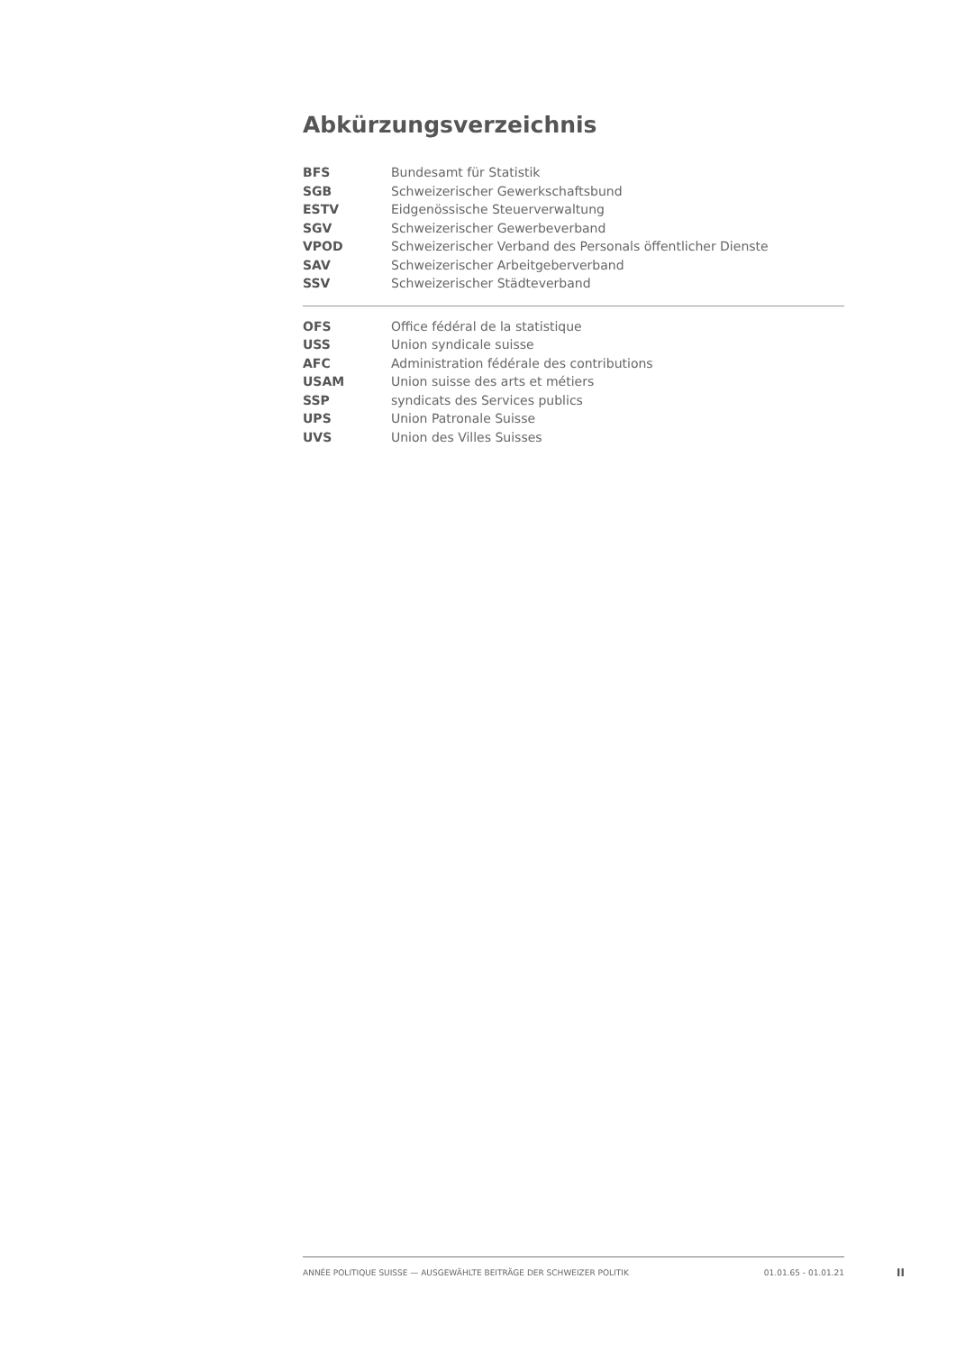Abkürzungsverzeichnis
| BFS | Bundesamt für Statistik |
| SGB | Schweizerischer Gewerkschaftsbund |
| ESTV | Eidgenössische Steuerverwaltung |
| SGV | Schweizerischer Gewerbeverband |
| VPOD | Schweizerischer Verband des Personals öffentlicher Dienste |
| SAV | Schweizerischer Arbeitgeberverband |
| SSV | Schweizerischer Städteverband |
| OFS | Office fédéral de la statistique |
| USS | Union syndicale suisse |
| AFC | Administration fédérale des contributions |
| USAM | Union suisse des arts et métiers |
| SSP | syndicats des Services publics |
| UPS | Union Patronale Suisse |
| UVS | Union des Villes Suisses |
ANNÉE POLITIQUE SUISSE — AUSGEWÄHLTE BEITRÄGE DER SCHWEIZER POLITIK 01.01.65 - 01.01.21
II